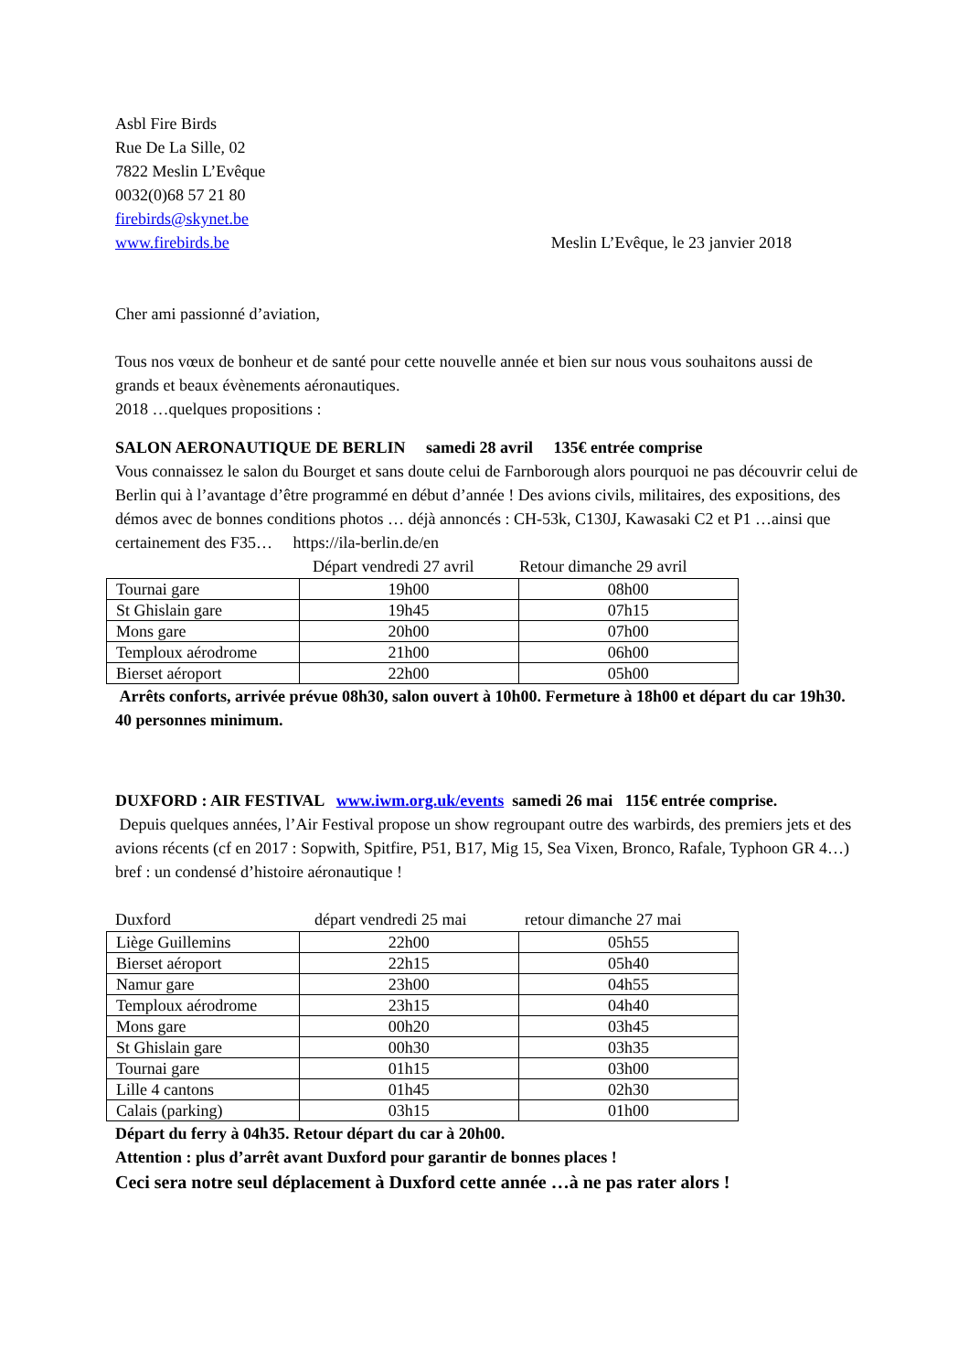Asbl Fire Birds
Rue De La Sille, 02
7822 Meslin L’Evêque
0032(0)68 57 21 80
firebirds@skynet.be
www.firebirds.be Meslin L’Evêque, le 23 janvier 2018
Cher ami passionné d’aviation,
Tous nos vœux de bonheur et de santé pour cette nouvelle année et bien sur nous vous souhaitons aussi de grands et beaux évènements aéronautiques.
2018 …quelques propositions :
SALON AERONAUTIQUE DE BERLIN samedi 28 avril 135€ entrée comprise
Vous connaissez le salon du Bourget et sans doute celui de Farnborough alors pourquoi ne pas découvrir celui de Berlin qui à l’avantage d’être programmé en début d’année ! Des avions civils, militaires, des expositions, des démos avec de bonnes conditions photos … déjà annoncés : CH-53k, C130J, Kawasaki C2 et P1 …ainsi que certainement des F35… https://ila-berlin.de/en
Départ vendredi 27 avril Retour dimanche 29 avril
| Tournai gare | 19h00 | 08h00 |
| St Ghislain gare | 19h45 | 07h15 |
| Mons gare | 20h00 | 07h00 |
| Temploux aérodrome | 21h00 | 06h00 |
| Bierset aéroport | 22h00 | 05h00 |
Arrêts conforts, arrivée prévue 08h30, salon ouvert à 10h00. Fermeture à 18h00 et départ du car 19h30. 40 personnes minimum.
DUXFORD : AIR FESTIVAL www.iwm.org.uk/events samedi 26 mai 115€ entrée comprise.
Depuis quelques années, l’Air Festival propose un show regroupant outre des warbirds, des premiers jets et des avions récents (cf en 2017 : Sopwith, Spitfire, P51, B17, Mig 15, Sea Vixen, Bronco, Rafale, Typhoon GR 4…) bref : un condensé d’histoire aéronautique !
Duxford départ vendredi 25 mai retour dimanche 27 mai
| Liège Guillemins | 22h00 | 05h55 |
| Bierset aéroport | 22h15 | 05h40 |
| Namur gare | 23h00 | 04h55 |
| Temploux aérodrome | 23h15 | 04h40 |
| Mons gare | 00h20 | 03h45 |
| St Ghislain gare | 00h30 | 03h35 |
| Tournai gare | 01h15 | 03h00 |
| Lille 4 cantons | 01h45 | 02h30 |
| Calais (parking) | 03h15 | 01h00 |
Départ du ferry à 04h35. Retour départ du car à 20h00.
Attention : plus d’arrêt avant Duxford pour garantir de bonnes places !
Ceci sera notre seul déplacement à Duxford cette année …à ne pas rater alors !